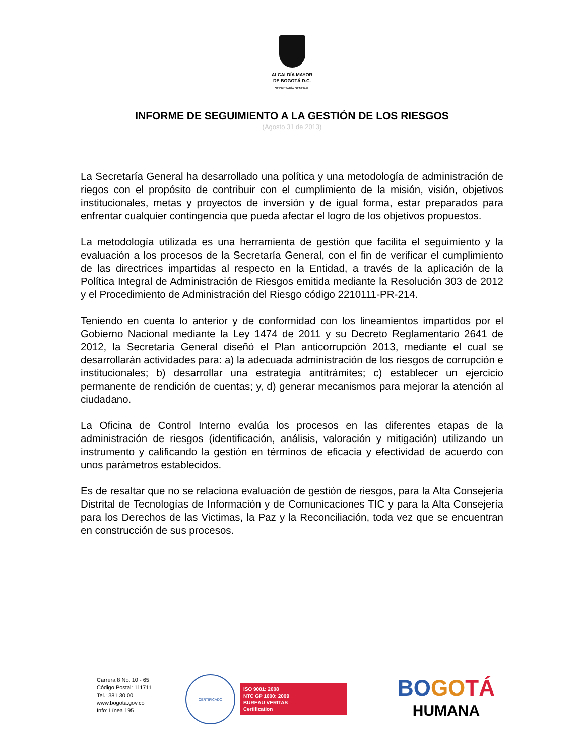ALCALDÍA MAYOR
DE BOGOTÁ D.C.
SECRETARÍA GENERAL
INFORME DE SEGUIMIENTO A LA GESTIÓN DE LOS RIESGOS
(Agosto 31 de 2013)
La Secretaría General ha desarrollado una política y una metodología de administración de riegos con el propósito de contribuir con el cumplimiento de la misión, visión, objetivos institucionales, metas y proyectos de inversión y de igual forma, estar preparados para enfrentar cualquier contingencia que pueda afectar el logro de los objetivos propuestos.
La metodología utilizada es una herramienta de gestión que facilita el seguimiento y la evaluación a los procesos de la Secretaría General, con el fin de verificar el cumplimiento de las directrices impartidas al respecto en la Entidad, a través de la aplicación de la Política Integral de Administración de Riesgos emitida mediante la Resolución 303 de 2012 y el Procedimiento de Administración del Riesgo código 2210111-PR-214.
Teniendo en cuenta lo anterior y de conformidad con los lineamientos impartidos por el Gobierno Nacional mediante la Ley 1474 de 2011 y su Decreto Reglamentario 2641 de 2012, la Secretaría General diseñó el Plan anticorrupción 2013, mediante el cual se desarrollarán actividades para: a) la adecuada administración de los riesgos de corrupción e institucionales; b) desarrollar una estrategia antitrámites; c) establecer un ejercicio permanente de rendición de cuentas; y, d) generar mecanismos para mejorar la atención al ciudadano.
La Oficina de Control Interno evalúa los procesos en las diferentes etapas de la administración de riesgos (identificación, análisis, valoración y mitigación) utilizando un instrumento y calificando la gestión en términos de eficacia y efectividad de acuerdo con unos parámetros establecidos.
Es de resaltar que no se relaciona evaluación de gestión de riesgos, para la Alta Consejería Distrital de Tecnologías de Información y de Comunicaciones TIC y para la Alta Consejería para los Derechos de las Victimas, la Paz y la Reconciliación, toda vez que se encuentran en construcción de sus procesos.
Carrera 8 No. 10 - 65
Código Postal: 111711
Tel.: 381 30 00
www.bogota.gov.co
Info: Línea 195
CERTIFICADO
ISO 9001: 2008
NTC GP 1000: 2009
BUREAU VERITAS
Certification
BO GO TÁ
HUMANA